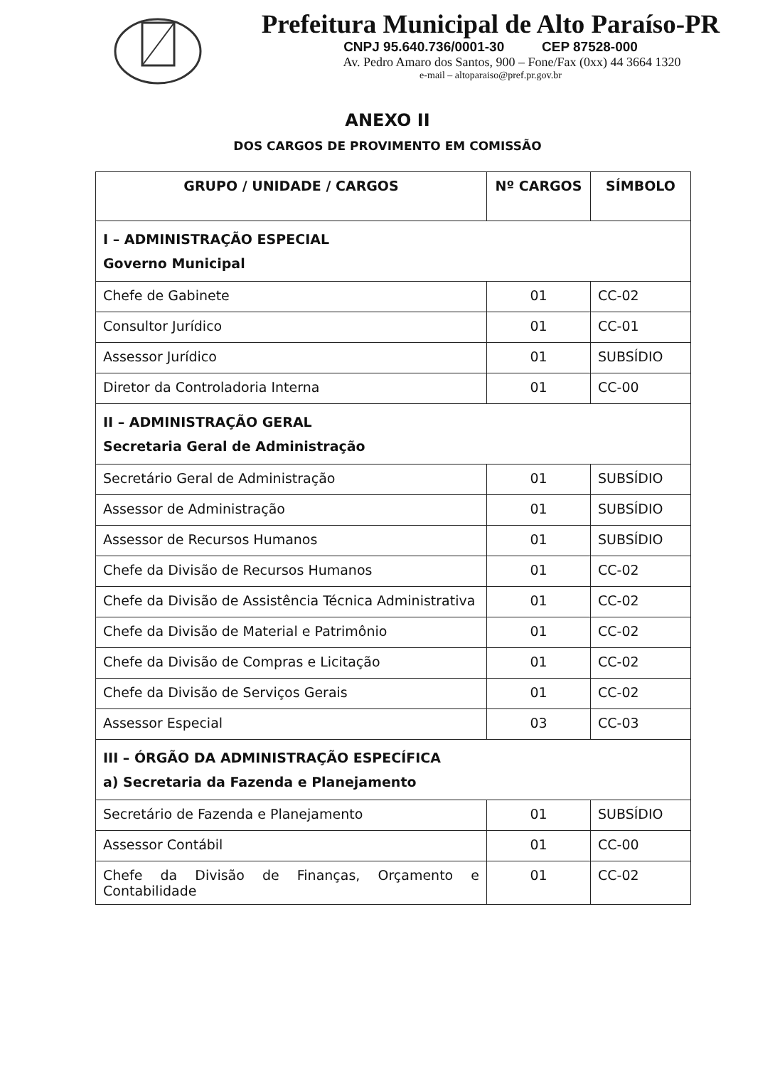Prefeitura Municipal de Alto Paraíso-PR
CNPJ 95.640.736/0001-30 CEP 87528-000
Av. Pedro Amaro dos Santos, 900 – Fone/Fax (0xx) 44 3664 1320
e-mail – altoparaiso@pref.pr.gov.br
ANEXO II
DOS CARGOS DE PROVIMENTO EM COMISSÃO
| GRUPO / UNIDADE / CARGOS | Nº CARGOS | SÍMBOLO |
| --- | --- | --- |
| I – ADMINISTRAÇÃO ESPECIAL Governo Municipal | | |
| Chefe de Gabinete | 01 | CC-02 |
| Consultor Jurídico | 01 | CC-01 |
| Assessor Jurídico | 01 | SUBSÍDIO |
| Diretor da Controladoria Interna | 01 | CC-00 |
| II – ADMINISTRAÇÃO GERAL Secretaria Geral de Administração | | |
| Secretário Geral de Administração | 01 | SUBSÍDIO |
| Assessor de Administração | 01 | SUBSÍDIO |
| Assessor de Recursos Humanos | 01 | SUBSÍDIO |
| Chefe da Divisão de Recursos Humanos | 01 | CC-02 |
| Chefe da Divisão de Assistência Técnica Administrativa | 01 | CC-02 |
| Chefe da Divisão de Material e Patrimônio | 01 | CC-02 |
| Chefe da Divisão de Compras e Licitação | 01 | CC-02 |
| Chefe da Divisão de Serviços Gerais | 01 | CC-02 |
| Assessor Especial | 03 | CC-03 |
| III – ÓRGÃO DA ADMINISTRAÇÃO ESPECÍFICA a) Secretaria da Fazenda e Planejamento | | |
| Secretário de Fazenda e Planejamento | 01 | SUBSÍDIO |
| Assessor Contábil | 01 | CC-00 |
| Chefe da Divisão de Finanças, Orçamento e Contabilidade | 01 | CC-02 |